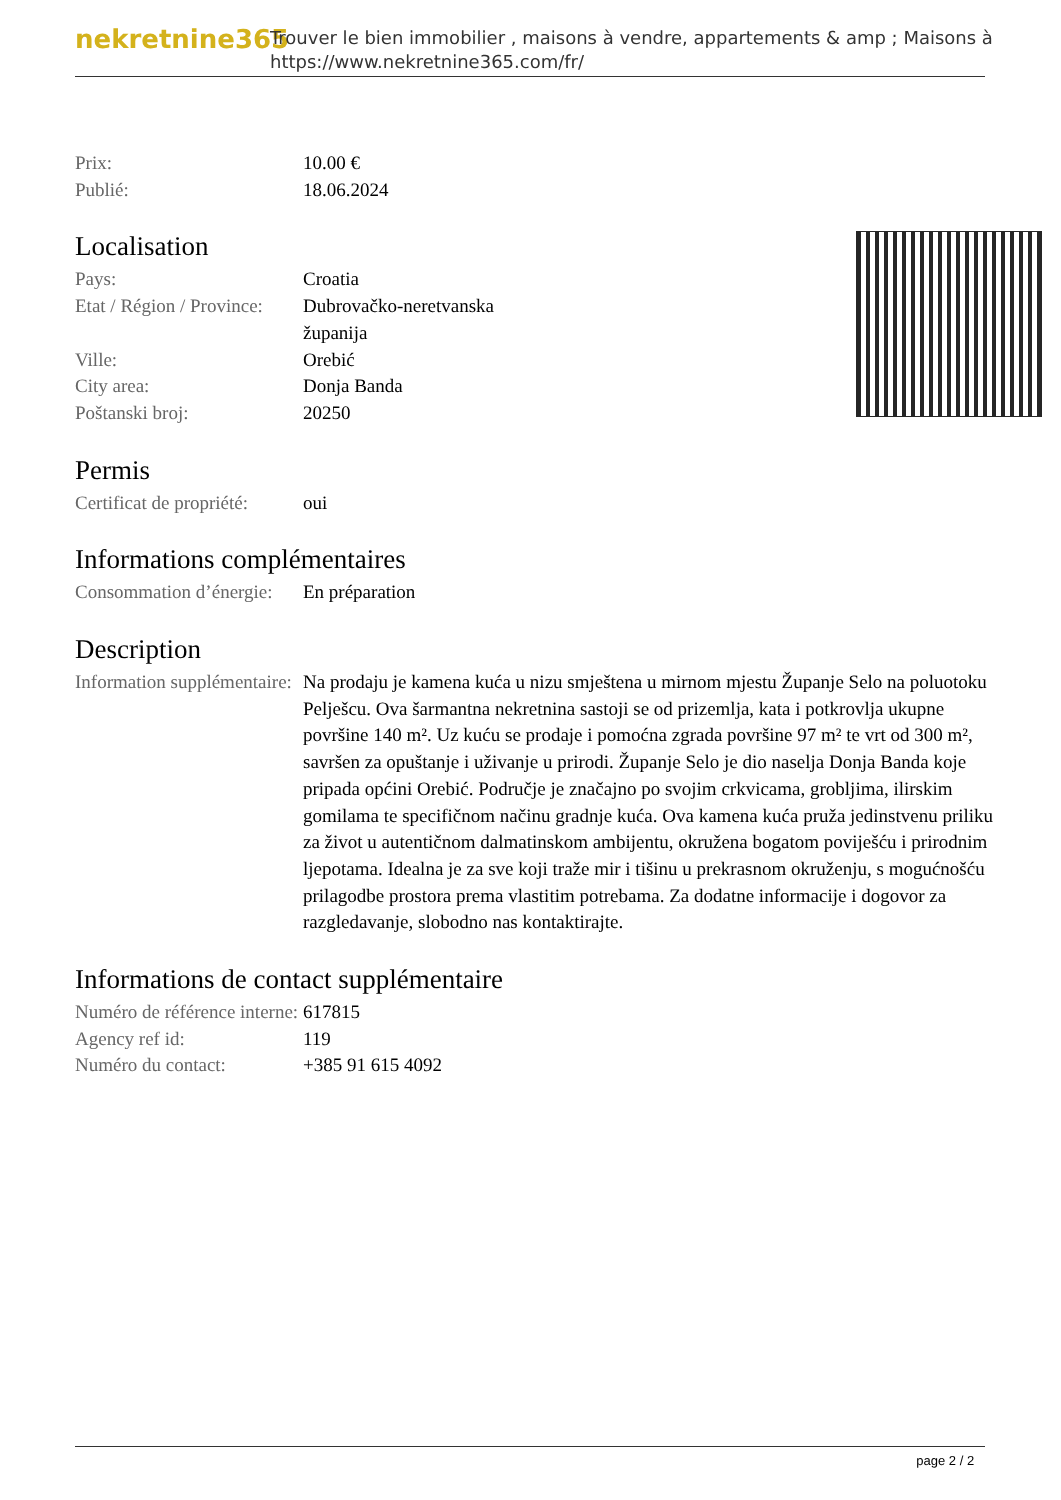nekretnine365
Trouver le bien immobilier , maisons à vendre, appartements & amp ; Maisons à
https://www.nekretnine365.com/fr/
| Prix: | 10.00 € |
| Publié: | 18.06.2024 |
Localisation
| Pays: | Croatia |
| Etat / Région / Province: | Dubrovačko-neretvanska županija |
| Ville: | Orebić |
| City area: | Donja Banda |
| Poštanski broj: | 20250 |
Permis
| Certificat de propriété: | oui |
Informations complémentaires
| Consommation d’énergie: | En préparation |
Description
| Information supplémentaire: | Na prodaju je kamena kuća u nizu smještena u mirnom mjestu Županje Selo na poluotoku Pelješcu. Ova šarmantna nekretnina sastoji se od prizemlja, kata i potkrovlja ukupne površine 140 m². Uz kuću se prodaje i pomoćna zgrada površine 97 m² te vrt od 300 m², savršen za opuštanje i uživanje u prirodi. Županje Selo je dio naselja Donja Banda koje pripada općini Orebić. Područje je značajno po svojim crkvicama, grobljima, ilirskim gomilama te specifičnom načinu gradnje kuća. Ova kamena kuća pruža jedinstvenu priliku za život u autentičnom dalmatinskom ambijentu, okružena bogatom poviješću i prirodnim ljepotama. Idealna je za sve koji traže mir i tišinu u prekrasnom okruženju, s mogućnošću prilagodbe prostora prema vlastitim potrebama. Za dodatne informacije i dogovor za razgledavanje, slobodno nas kontaktirajte. |
Informations de contact supplémentaire
| Numéro de référence interne: | 617815 |
| Agency ref id: | 119 |
| Numéro du contact: | +385 91 615 4092 |
page 2 / 2